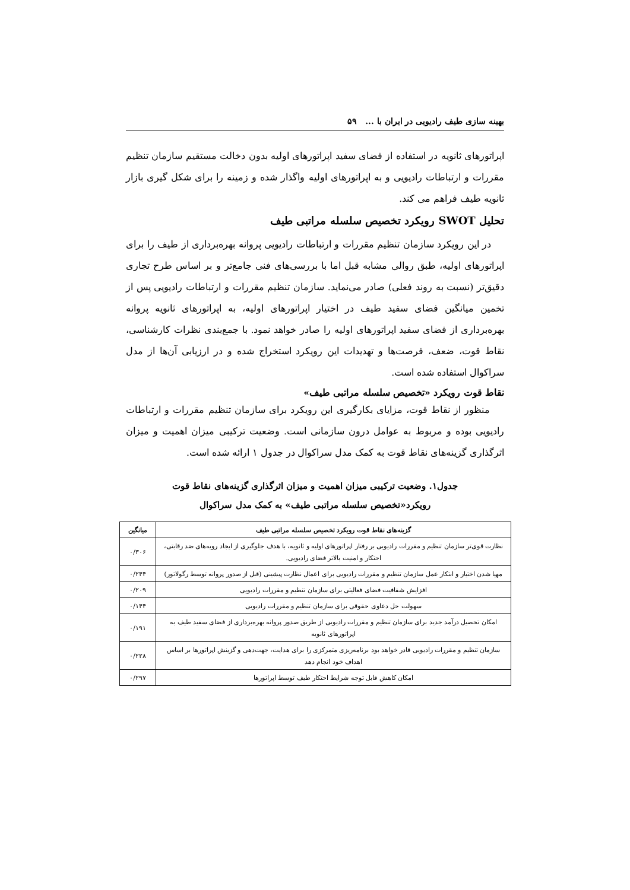بهینه سازی طیف رادیویی در ایران با ... ۵۹
اپراتورهای ثانویه در استفاده از فضای سفید اپراتورهای اولیه بدون دخالت مستقیم سازمان تنظیم مقررات و ارتباطات رادیویی و به اپراتورهای اولیه واگذار شده و زمینه را برای شکل گیری بازار ثانویه طیف فراهم می کند.
تحلیل SWOT رویکرد تخصیص سلسله مراتبی طیف
در این رویکرد سازمان تنظیم مقررات و ارتباطات رادیویی پروانه بهره‌برداری از طیف را برای اپراتورهای اولیه، طبق روالی مشابه قبل اما با بررسی‌های فنی جامع‌تر و بر اساس طرح تجاری دقیق‌تر (نسبت به روند فعلی) صادر می‌نماید. سازمان تنظیم مقررات و ارتباطات رادیویی پس از تخمین میانگین فضای سفید طیف در اختیار اپراتورهای اولیه، به اپراتورهای ثانویه پروانه بهره‌برداری از فضای سفید اپراتورهای اولیه را صادر خواهد نمود. با جمع‌بندی نظرات کارشناسی، نقاط قوت، ضعف، فرصت‌ها و تهدیدات این رویکرد استخراج شده و در ارزیابی آن‌ها از مدل سراکوال استفاده شده است.
نقاط قوت رویکرد «تخصیص سلسله مراتبی طیف»
منظور از نقاط قوت، مزایای بکارگیری این رویکرد برای سازمان تنظیم مقررات و ارتباطات رادیویی بوده و مربوط به عوامل درون سازمانی است. وضعیت ترکیبی میزان اهمیت و میزان اثرگذاری گزینه‌های نقاط قوت به کمک مدل سراکوال در جدول ۱ ارائه شده است.
جدول۱. وضعیت ترکیبی میزان اهمیت و میزان اثرگذاری گزینه‌های نقاط قوت
رویکرد«تخصیص سلسله مراتبی طیف» به کمک مدل سراکوال
| گزینه‌های نقاط قوت رویکرد تخصیص سلسله مراتبی طیف | میانگین |
| --- | --- |
| نظارت قوی‌تر سازمان تنظیم و مقررات رادیویی بر رفتار اپراتورهای اولیه و ثانویه، با هدف جلوگیری از ایجاد رویه‌های ضد رقابتی، احتکار و امنیت بالاتر فضای رادیویی. | ۰/۳۰۶ |
| مهیا شدن اختیار و ابتکار عمل سازمان تنظیم و مقررات رادیویی برای اعمال نظارت پیشینی (قبل از صدور پروانه توسط رگولاتور) | ۰/۲۴۴ |
| افزایش شفافیت فضای فعالیتی برای سازمان تنظیم و مقررات رادیویی | ۰/۲۰۹ |
| سهولت حل دعاوی حقوقی برای سازمان تنظیم و مقررات رادیویی | ۰/۱۴۴ |
| امکان تحصیل درآمد جدید برای سازمان تنظیم و مقررات رادیویی از طریق صدور پروانه بهره‌برداری از فضای سفید طیف به اپراتورهای ثانویه | ۰/۱۹۱ |
| سازمان تنظیم و مقررات رادیویی قادر خواهد بود برنامه‌ریزی متمرکزی را برای هدایت، جهت‌دهی و گزینش اپراتورها بر اساس اهداف خود انجام دهد | ۰/۲۲۸ |
| امکان کاهش قابل توجه شرایط احتکار طیف توسط اپراتورها | ۰/۲۹۷ |